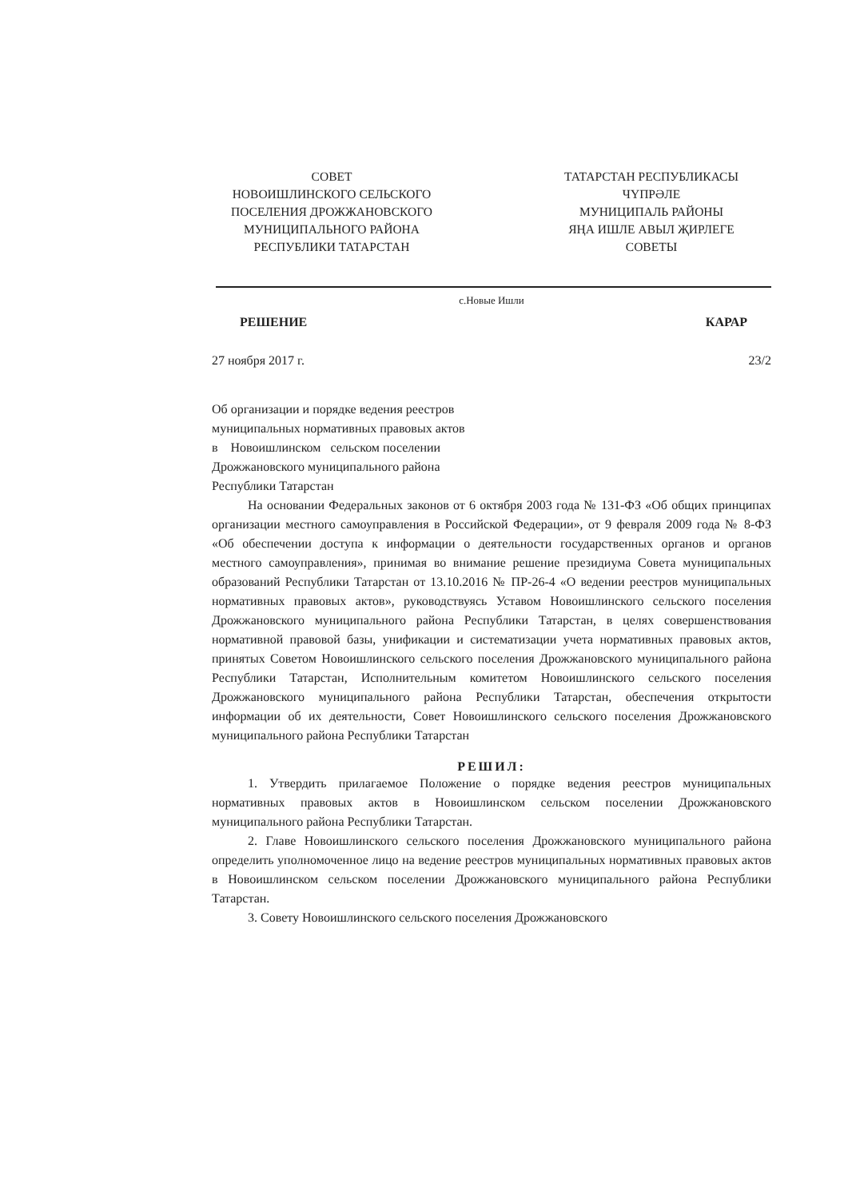СОВЕТ
НОВОИШЛИНСКОГО СЕЛЬСКОГО
ПОСЕЛЕНИЯ ДРОЖЖАНОВСКОГО
МУНИЦИПАЛЬНОГО РАЙОНА
РЕСПУБЛИКИ ТАТАРСТАН
ТАТАРСТАН РЕСПУБЛИКАСЫ
ЧҮПРӘЛЕ
МУНИЦИПАЛЬ РАЙОНЫ
ЯҢА ИШЛЕ АВЫЛ ҖИРЛЕГЕ
СОВЕТЫ
с.Новые Ишли
РЕШЕНИЕ КАРАР
27 ноября 2017 г. 23/2
Об организации и порядке ведения реестров
муниципальных нормативных правовых актов
в Новоишлинском сельском поселении
Дрожжановского муниципального района
Республики Татарстан
На основании Федеральных законов от 6 октября 2003 года № 131-ФЗ «Об общих принципах организации местного самоуправления в Российской Федерации», от 9 февраля 2009 года № 8-ФЗ «Об обеспечении доступа к информации о деятельности государственных органов и органов местного самоуправления», принимая во внимание решение президиума Совета муниципальных образований Республики Татарстан от 13.10.2016 № ПР-26-4 «О ведении реестров муниципальных нормативных правовых актов», руководствуясь Уставом Новоишлинского сельского поселения Дрожжановского муниципального района Республики Татарстан, в целях совершенствования нормативной правовой базы, унификации и систематизации учета нормативных правовых актов, принятых Советом Новоишлинского сельского поселения Дрожжановского муниципального района Республики Татарстан, Исполнительным комитетом Новоишлинского сельского поселения Дрожжановского муниципального района Республики Татарстан, обеспечения открытости информации об их деятельности, Совет Новоишлинского сельского поселения Дрожжановского муниципального района Республики Татарстан
РЕШИЛ:
1. Утвердить прилагаемое Положение о порядке ведения реестров муниципальных нормативных правовых актов в Новоишлинском сельском поселении Дрожжановского муниципального района Республики Татарстан.
2. Главе Новоишлинского сельского поселения Дрожжановского муниципального района определить уполномоченное лицо на ведение реестров муниципальных нормативных правовых актов в Новоишлинском сельском поселении Дрожжановского муниципального района Республики Татарстан.
3. Совету Новоишлинского сельского поселения Дрожжановского